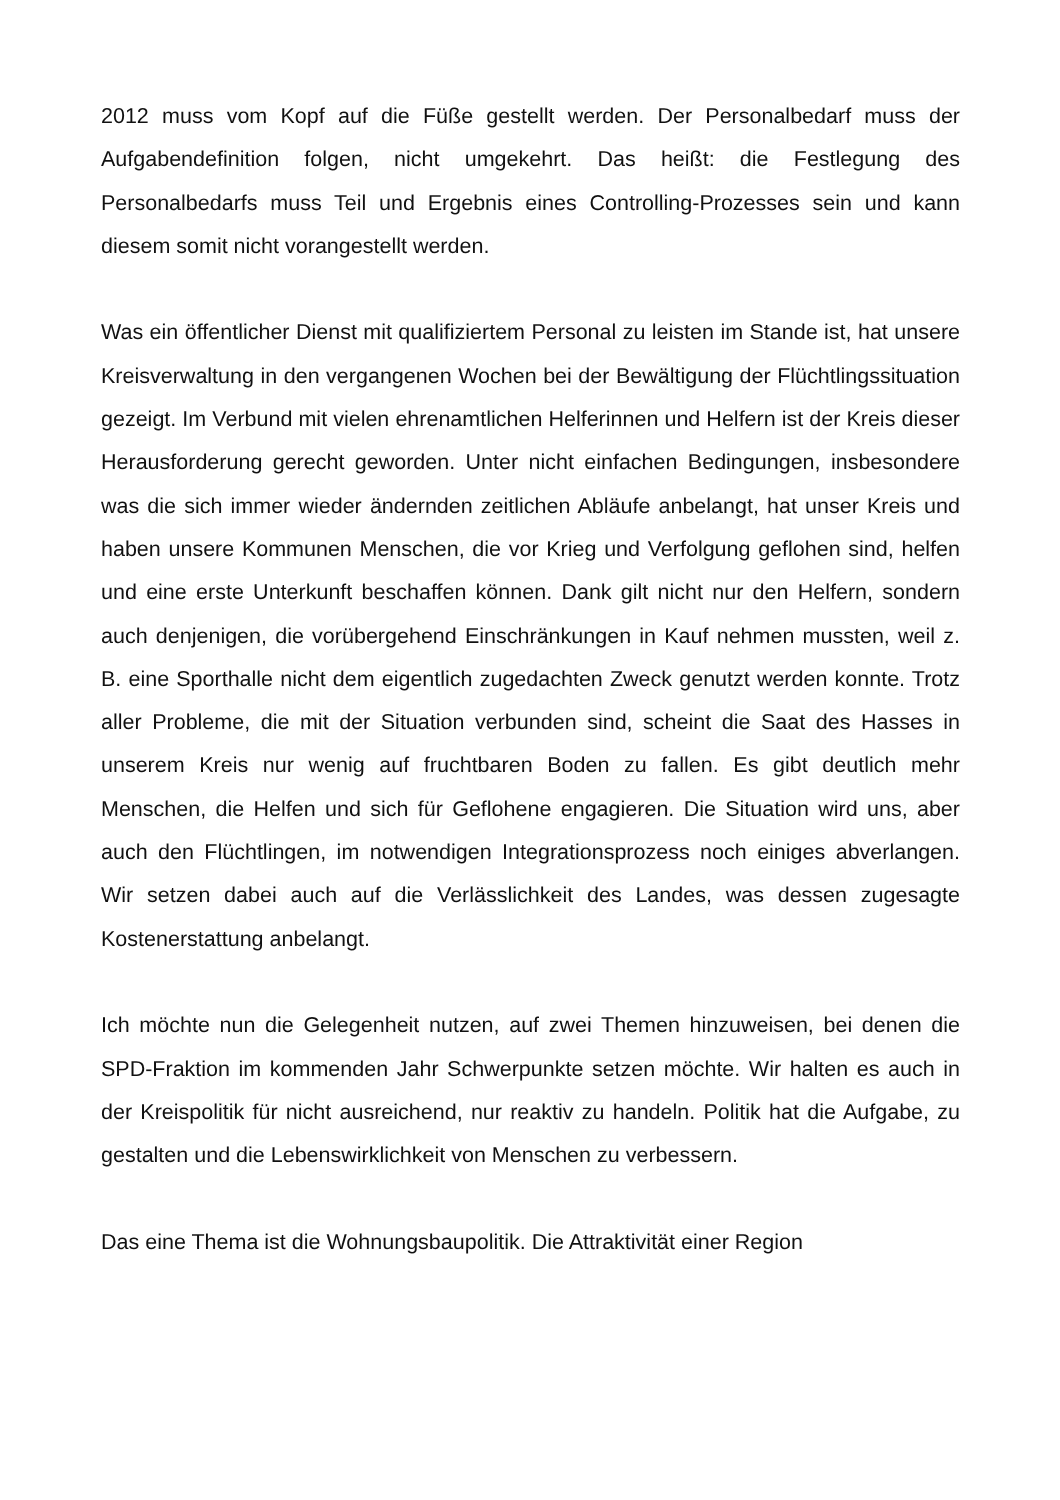2012 muss vom Kopf auf die Füße gestellt werden. Der Personalbedarf muss der Aufgabendefinition folgen, nicht umgekehrt. Das heißt: die Festlegung des Personalbedarfs muss Teil und Ergebnis eines Controlling-Prozesses sein und kann diesem somit nicht vorangestellt werden.
Was ein öffentlicher Dienst mit qualifiziertem Personal zu leisten im Stande ist, hat unsere Kreisverwaltung in den vergangenen Wochen bei der Bewältigung der Flüchtlingssituation gezeigt. Im Verbund mit vielen ehrenamtlichen Helferinnen und Helfern ist der Kreis dieser Herausforderung gerecht geworden. Unter nicht einfachen Bedingungen, insbesondere was die sich immer wieder ändernden zeitlichen Abläufe anbelangt, hat unser Kreis und haben unsere Kommunen Menschen, die vor Krieg und Verfolgung geflohen sind, helfen und eine erste Unterkunft beschaffen können. Dank gilt nicht nur den Helfern, sondern auch denjenigen, die vorübergehend Einschränkungen in Kauf nehmen mussten, weil z. B. eine Sporthalle nicht dem eigentlich zugedachten Zweck genutzt werden konnte. Trotz aller Probleme, die mit der Situation verbunden sind, scheint die Saat des Hasses in unserem Kreis nur wenig auf fruchtbaren Boden zu fallen. Es gibt deutlich mehr Menschen, die Helfen und sich für Geflohene engagieren. Die Situation wird uns, aber auch den Flüchtlingen, im notwendigen Integrationsprozess noch einiges abverlangen. Wir setzen dabei auch auf die Verlässlichkeit des Landes, was dessen zugesagte Kostenerstattung anbelangt.
Ich möchte nun die Gelegenheit nutzen, auf zwei Themen hinzuweisen, bei denen die SPD-Fraktion im kommenden Jahr Schwerpunkte setzen möchte. Wir halten es auch in der Kreispolitik für nicht ausreichend, nur reaktiv zu handeln. Politik hat die Aufgabe, zu gestalten und die Lebenswirklichkeit von Menschen zu verbessern.
Das eine Thema ist die Wohnungsbaupolitik. Die Attraktivität einer Region